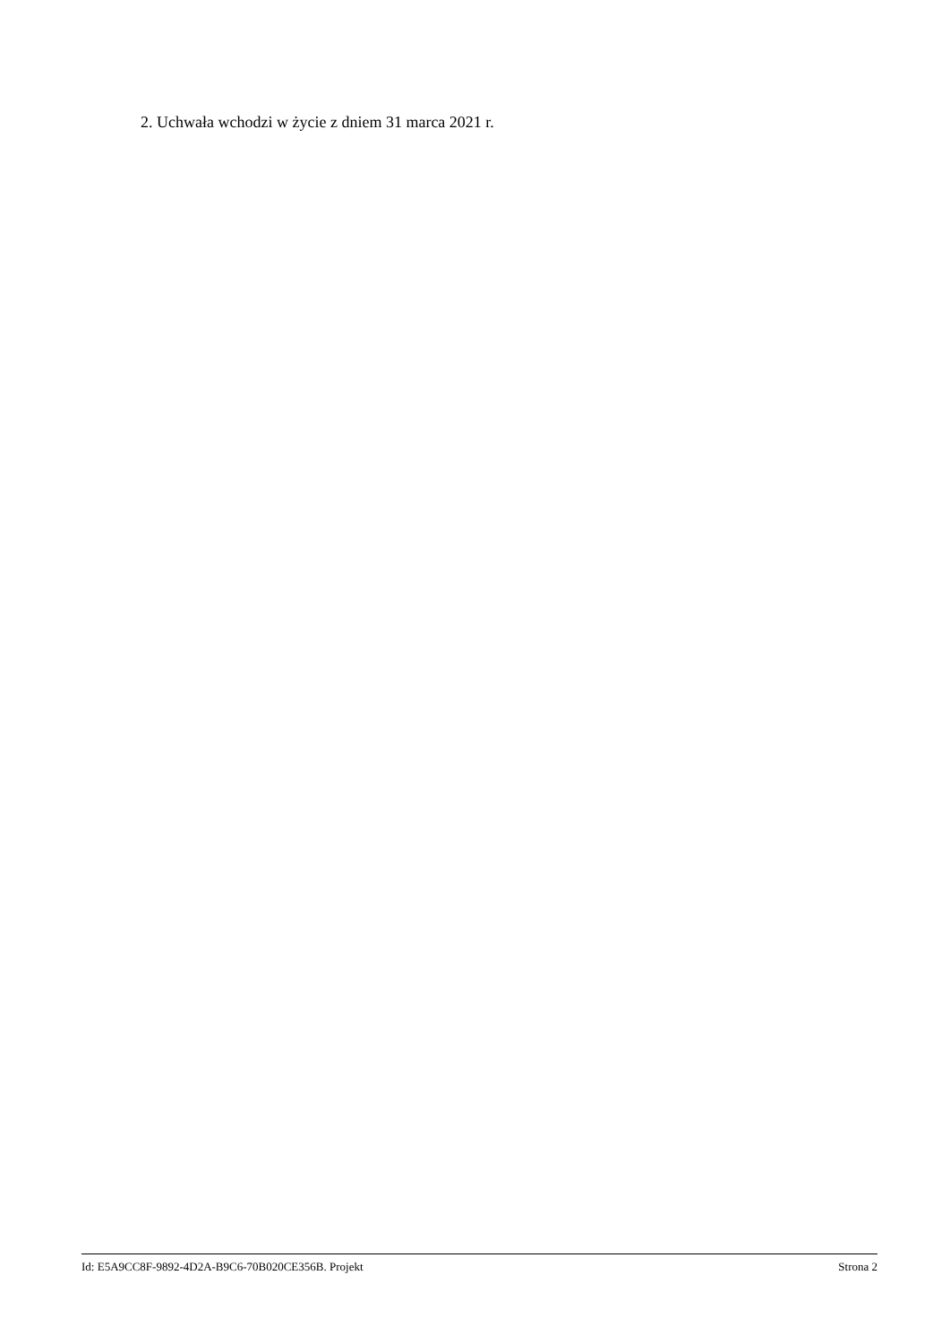2. Uchwała wchodzi w życie z dniem 31 marca 2021 r.
Id: E5A9CC8F-9892-4D2A-B9C6-70B020CE356B. Projekt Strona 2